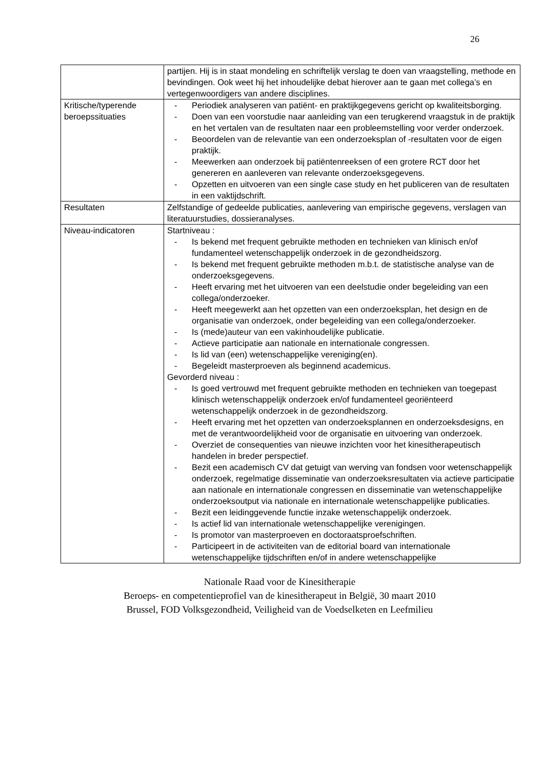26
| | partijen. Hij is in staat mondeling en schriftelijk verslag te doen van vraagstelling, methode en bevindingen. Ook weet hij het inhoudelijke debat hierover aan te gaan met collega’s en vertegenwoordigers van andere disciplines. |
| Kritische/typerende beroepssituaties | - Periodiek analyseren van patiënt- en praktijkgegevens gericht op kwaliteitsborging. - Doen van een voorstudie naar aanleiding van een terugkerend vraagstuk in de praktijk en het vertalen van de resultaten naar een probleemstelling voor verder onderzoek. - Beoordelen van de relevantie van een onderzoeksplan of -resultaten voor de eigen praktijk. - Meewerken aan onderzoek bij patiëntenreeksen of een grotere RCT door het genereren en aanleveren van relevante onderzoeksgegevens. - Opzetten en uitvoeren van een single case study en het publiceren van de resultaten in een vaktijdschrift. |
| Resultaten | Zelfstandige of gedeelde publicaties, aanlevering van empirische gegevens, verslagen van literatuurstudies, dossieranalyses. |
| Niveau-indicatoren | Startniveau : - Is bekend met frequent gebruikte methoden en technieken van klinisch en/of fundamenteel wetenschappelijk onderzoek in de gezondheidszorg. - Is bekend met frequent gebruikte methoden m.b.t. de statistische analyse van de onderzoeksgegevens. - Heeft ervaring met het uitvoeren van een deelstudie onder begeleiding van een collega/onderzoeker. - Heeft meegewerkt aan het opzetten van een onderzoeksplan, het design en de organisatie van onderzoek, onder begeleiding van een collega/onderzoeker. - Is (mede)auteur van een vakinhoudelijke publicatie. - Actieve participatie aan nationale en internationale congressen. - Is lid van (een) wetenschappelijke vereniging(en). - Begeleidt masterproeven als beginnend academicus. Gevorderd niveau : - Is goed vertrouwd met frequent gebruikte methoden en technieken van toegepast klinisch wetenschappelijk onderzoek en/of fundamenteel georiënteerd wetenschappelijk onderzoek in de gezondheidszorg. - Heeft ervaring met het opzetten van onderzoeksplannen en onderzoeksdesigns, en met de verantwoordelijkheid voor de organisatie en uitvoering van onderzoek. - Overziet de consequenties van nieuwe inzichten voor het kinesitherapeutisch handelen in breder perspectief. - Bezit een academisch CV dat getuigt van werving van fondsen voor wetenschappelijk onderzoek, regelmatige disseminatie van onderzoeksresultaten via actieve participatie aan nationale en internationale congressen en disseminatie van wetenschappelijke onderzoeksoutput via nationale en internationale wetenschappelijke publicaties. - Bezit een leidinggevende functie inzake wetenschappelijk onderzoek. - Is actief lid van internationale wetenschappelijke verenigingen. - Is promotor van masterproeven en doctoraatsproefschriften. - Participeert in de activiteiten van de editorial board van internationale wetenschappelijke tijdschriften en/of in andere wetenschappelijke |
Nationale Raad voor de Kinesitherapie
Beroeps- en competentieprofiel van de kinesitherapeut in België, 30 maart 2010
Brussel, FOD Volksgezondheid, Veiligheid van de Voedselketen en Leefmilieu